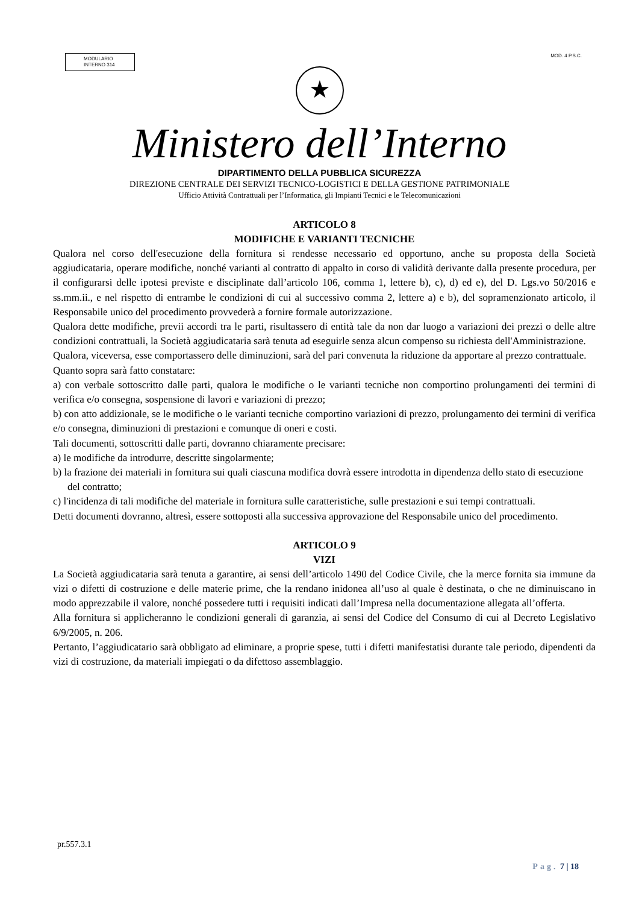MODULARIO
INTERNO 314
MOD. 4 P.S.C.
★
Ministero dell’Interno
DIPARTIMENTO DELLA PUBBLICA SICUREZZA
DIREZIONE CENTRALE DEI SERVIZI TECNICO-LOGISTICI E DELLA GESTIONE PATRIMONIALE
Ufficio Attività Contrattuali per l’Informatica, gli Impianti Tecnici e le Telecomunicazioni
ARTICOLO 8
MODIFICHE E VARIANTI TECNICHE
Qualora nel corso dell'esecuzione della fornitura si rendesse necessario ed opportuno, anche su proposta della Società aggiudicataria, operare modifiche, nonché varianti al contratto di appalto in corso di validità derivante dalla presente procedura, per il configurarsi delle ipotesi previste e disciplinate dall’articolo 106, comma 1, lettere b), c), d) ed e), del D. Lgs.vo 50/2016 e ss.mm.ii., e nel rispetto di entrambe le condizioni di cui al successivo comma 2, lettere a) e b), del sopramenzionato articolo, il Responsabile unico del procedimento provvederà a fornire formale autorizzazione.
Qualora dette modifiche, previi accordi tra le parti, risultassero di entità tale da non dar luogo a variazioni dei prezzi o delle altre condizioni contrattuali, la Società aggiudicataria sarà tenuta ad eseguirle senza alcun compenso su richiesta dell'Amministrazione.
Qualora, viceversa, esse comportassero delle diminuzioni, sarà del pari convenuta la riduzione da apportare al prezzo contrattuale.
Quanto sopra sarà fatto constatare:
a) con verbale sottoscritto dalle parti, qualora le modifiche o le varianti tecniche non comportino prolungamenti dei termini di verifica e/o consegna, sospensione di lavori e variazioni di prezzo;
b) con atto addizionale, se le modifiche o le varianti tecniche comportino variazioni di prezzo, prolungamento dei termini di verifica e/o consegna, diminuzioni di prestazioni e comunque di oneri e costi.
Tali documenti, sottoscritti dalle parti, dovranno chiaramente precisare:
a) le modifiche da introdurre, descritte singolarmente;
b) la frazione dei materiali in fornitura sui quali ciascuna modifica dovrà essere introdotta in dipendenza dello stato di esecuzione del contratto;
c) l'incidenza di tali modifiche del materiale in fornitura sulle caratteristiche, sulle prestazioni e sui tempi contrattuali.
Detti documenti dovranno, altresì, essere sottoposti alla successiva approvazione del Responsabile unico del procedimento.
ARTICOLO 9
VIZI
La Società aggiudicataria sarà tenuta a garantire, ai sensi dell’articolo 1490 del Codice Civile, che la merce fornita sia immune da vizi o difetti di costruzione e delle materie prime, che la rendano inidonea all’uso al quale è destinata, o che ne diminuiscano in modo apprezzabile il valore, nonché possedere tutti i requisiti indicati dall’Impresa nella documentazione allegata all’offerta.
Alla fornitura si applicheranno le condizioni generali di garanzia, ai sensi del Codice del Consumo di cui al Decreto Legislativo 6/9/2005, n. 206.
Pertanto, l’aggiudicatario sarà obbligato ad eliminare, a proprie spese, tutti i difetti manifestatisi durante tale periodo, dipendenti da vizi di costruzione, da materiali impiegati o da difettoso assemblaggio.
pr.557.3.1
Pag. 7 | 18